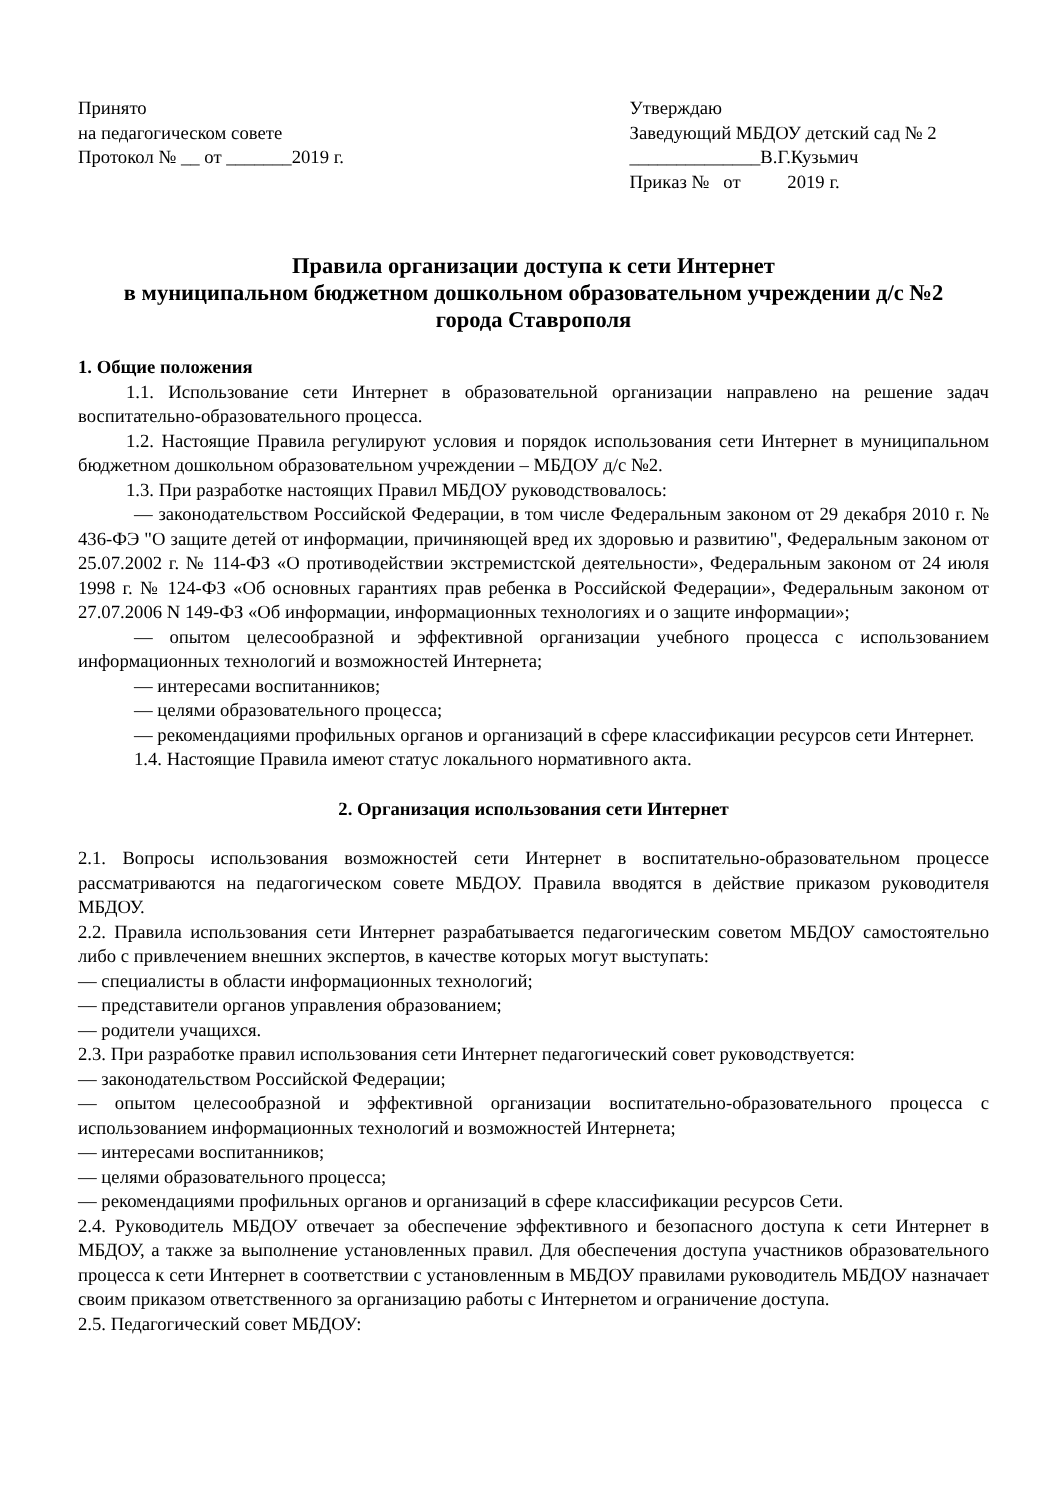Принято
на педагогическом совете
Протокол № __ от _______2019 г.
Утверждаю
Заведующий МБДОУ детский сад № 2
______________В.Г.Кузьмич
Приказ № от 2019 г.
Правила организации доступа к сети Интернет
в муниципальном бюджетном дошкольном образовательном учреждении д/с №2
города Ставрополя
1. Общие положения
1.1. Использование сети Интернет в образовательной организации направлено на решение задач воспитательно-образовательного процесса.
1.2. Настоящие Правила регулируют условия и порядок использования сети Интернет в муниципальном бюджетном дошкольном образовательном учреждении – МБДОУ д/с №2.
1.3. При разработке настоящих Правил МБДОУ руководствовалось:
— законодательством Российской Федерации, в том числе Федеральным законом от 29 декабря 2010 г. № 436-ФЭ "О защите детей от информации, причиняющей вред их здоровью и развитию", Федеральным законом от 25.07.2002 г. № 114-ФЗ «О противодействии экстремистской деятельности», Федеральным законом от 24 июля 1998 г. № 124-ФЗ «Об основных гарантиях прав ребенка в Российской Федерации», Федеральным законом от 27.07.2006 N 149-ФЗ «Об информации, информационных технологиях и о защите информации»;
— опытом целесообразной и эффективной организации учебного процесса с использованием информационных технологий и возможностей Интернета;
— интересами воспитанников;
— целями образовательного процесса;
— рекомендациями профильных органов и организаций в сфере классификации ресурсов сети Интернет.
1.4. Настоящие Правила имеют статус локального нормативного акта.
2. Организация использования сети Интернет
2.1. Вопросы использования возможностей сети Интернет в воспитательно-образовательном процессе рассматриваются на педагогическом совете МБДОУ. Правила вводятся в действие приказом руководителя МБДОУ.
2.2. Правила использования сети Интернет разрабатывается педагогическим советом МБДОУ самостоятельно либо с привлечением внешних экспертов, в качестве которых могут выступать:
— специалисты в области информационных технологий;
— представители органов управления образованием;
— родители учащихся.
2.3. При разработке правил использования сети Интернет педагогический совет руководствуется:
— законодательством Российской Федерации;
— опытом целесообразной и эффективной организации воспитательно-образовательного процесса с использованием информационных технологий и возможностей Интернета;
— интересами воспитанников;
— целями образовательного процесса;
— рекомендациями профильных органов и организаций в сфере классификации ресурсов Сети.
2.4. Руководитель МБДОУ отвечает за обеспечение эффективного и безопасного доступа к сети Интернет в МБДОУ, а также за выполнение установленных правил. Для обеспечения доступа участников образовательного процесса к сети Интернет в соответствии с установленным в МБДОУ правилами руководитель МБДОУ назначает своим приказом ответственного за организацию работы с Интернетом и ограничение доступа.
2.5. Педагогический совет МБДОУ: